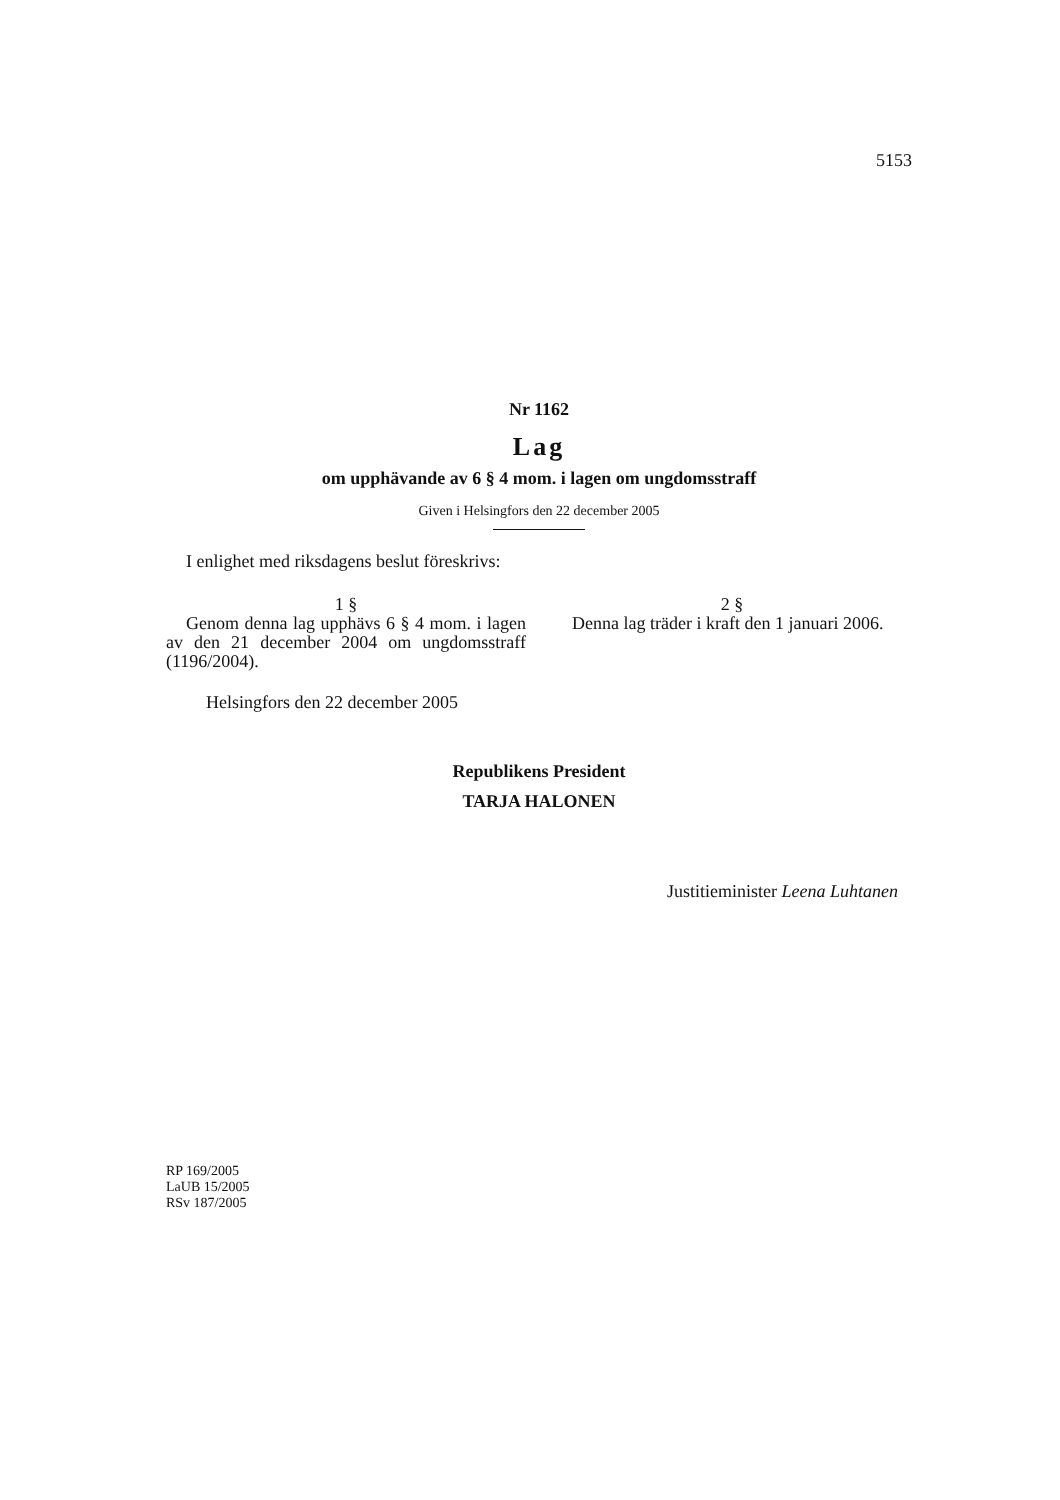5153
Nr 1162
Lag
om upphävande av 6 § 4 mom. i lagen om ungdomsstraff
Given i Helsingfors den 22 december 2005
I enlighet med riksdagens beslut föreskrivs:
1 §
Genom denna lag upphävs 6 § 4 mom. i lagen av den 21 december 2004 om ungdomsstraff (1196/2004).
2 §
Denna lag träder i kraft den 1 januari 2006.
Helsingfors den 22 december 2005
Republikens President
TARJA HALONEN
Justitieminister Leena Luhtanen
RP 169/2005
LaUB 15/2005
RSv 187/2005